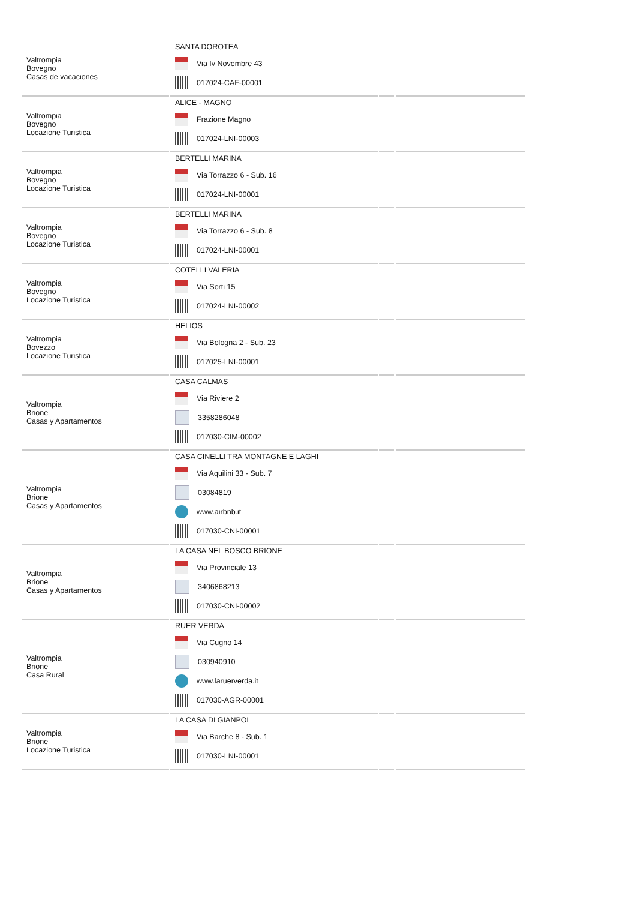| Valtrompia Bovegno Casas de vacaciones | SANTA DOROTEA Via Iv Novembre 43 017024-CAF-00001 | | |
| Valtrompia Bovegno Locazione Turistica | ALICE - MAGNO Frazione Magno 017024-LNI-00003 | | |
| Valtrompia Bovegno Locazione Turistica | BERTELLI MARINA Via Torrazzo 6 - Sub. 16 017024-LNI-00001 | | |
| Valtrompia Bovegno Locazione Turistica | BERTELLI MARINA Via Torrazzo 6 - Sub. 8 017024-LNI-00001 | | |
| Valtrompia Bovegno Locazione Turistica | COTELLI VALERIA Via Sorti 15 017024-LNI-00002 | | |
| Valtrompia Bovezzo Locazione Turistica | HELIOS Via Bologna 2 - Sub. 23 017025-LNI-00001 | | |
| Valtrompia Brione Casas y Apartamentos | CASA CALMAS Via Riviere 2 3358286048 017030-CIM-00002 | | |
| Valtrompia Brione Casas y Apartamentos | CASA CINELLI TRA MONTAGNE E LAGHI Via Aquilini 33 - Sub. 7 03084819 www.airbnb.it 017030-CNI-00001 | | |
| Valtrompia Brione Casas y Apartamentos | LA CASA NEL BOSCO BRIONE Via Provinciale 13 3406868213 017030-CNI-00002 | | |
| Valtrompia Brione Casa Rural | RUER VERDA Via Cugno 14 030940910 www.laruerverda.it 017030-AGR-00001 | | |
| Valtrompia Brione Locazione Turistica | LA CASA DI GIANPOL Via Barche 8 - Sub. 1 017030-LNI-00001 | | |